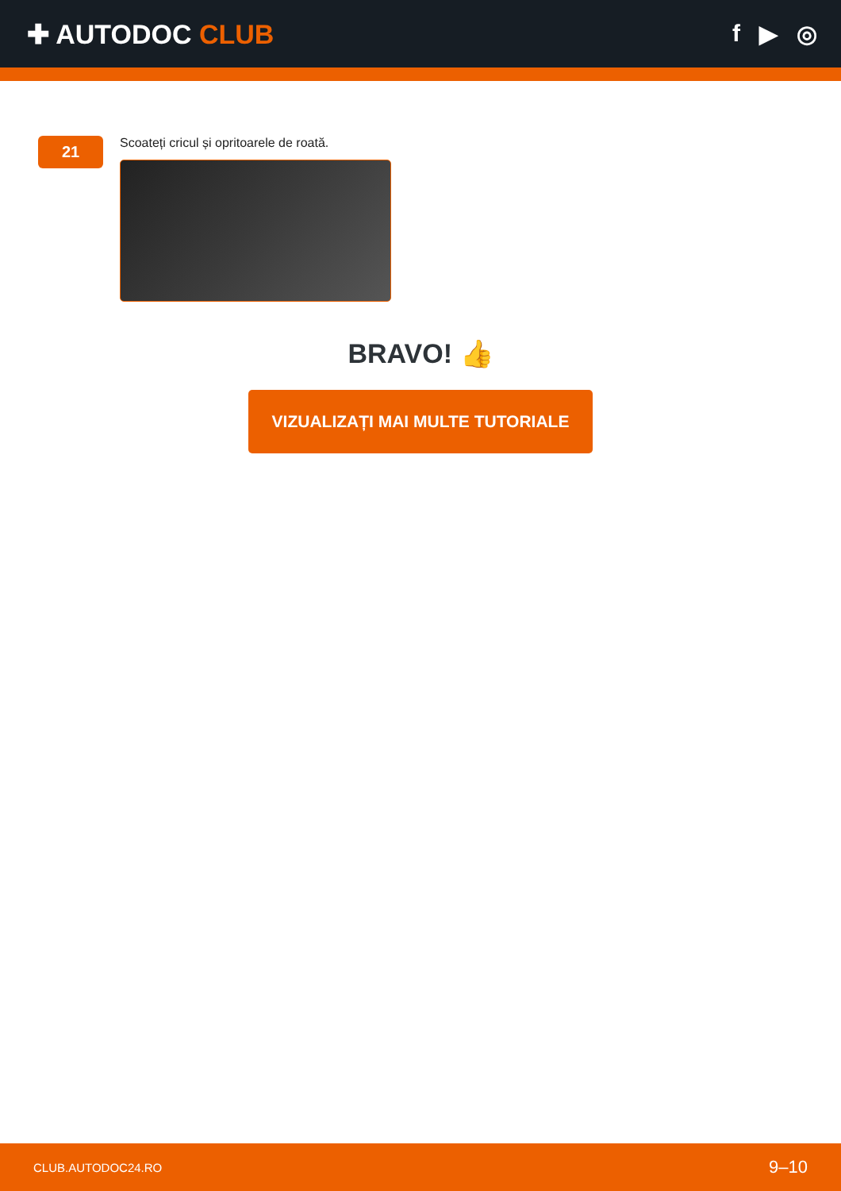✚ AUTODOC CLUB f ▶ ◎
21
Scoateți cricul și opritoarele de roată.
BRAVO! 👍
VIZUALIZAȚI MAI MULTE TUTORIALE
CLUB.AUTODOC24.RO 9–10